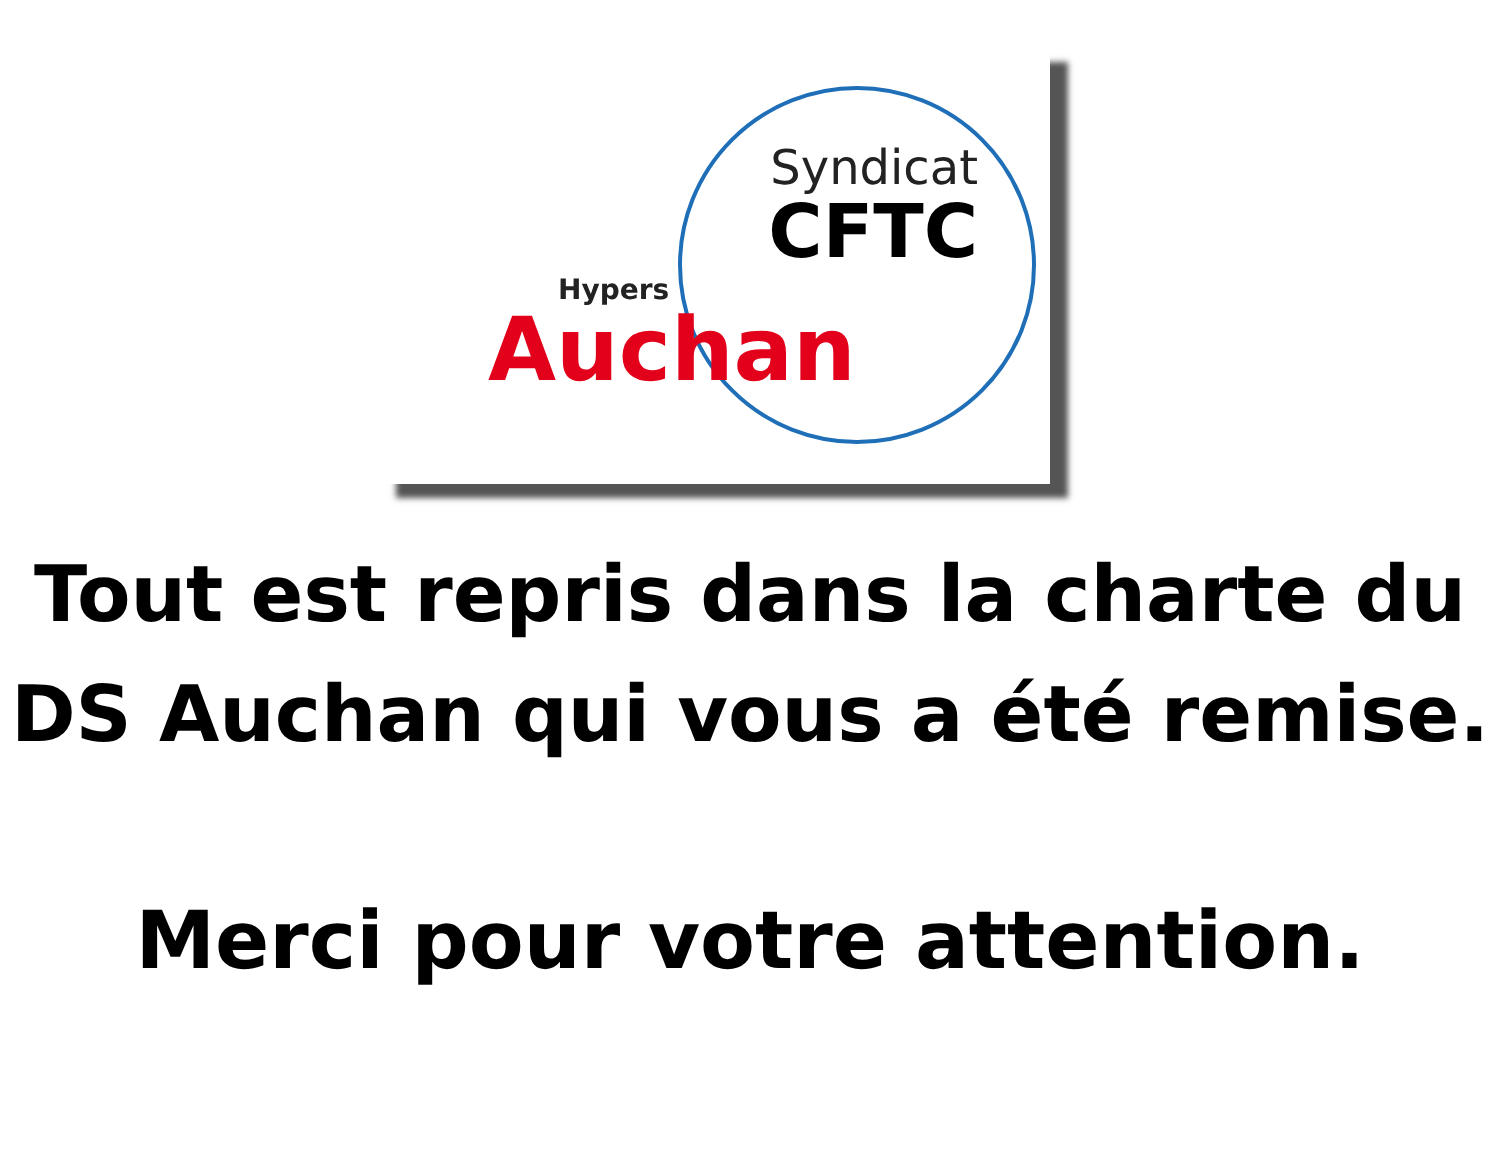Syndicat
CFTC
Hypers
Auchan
Tout est repris dans la charte du
DS Auchan qui vous a été remise.
Merci pour votre attention.